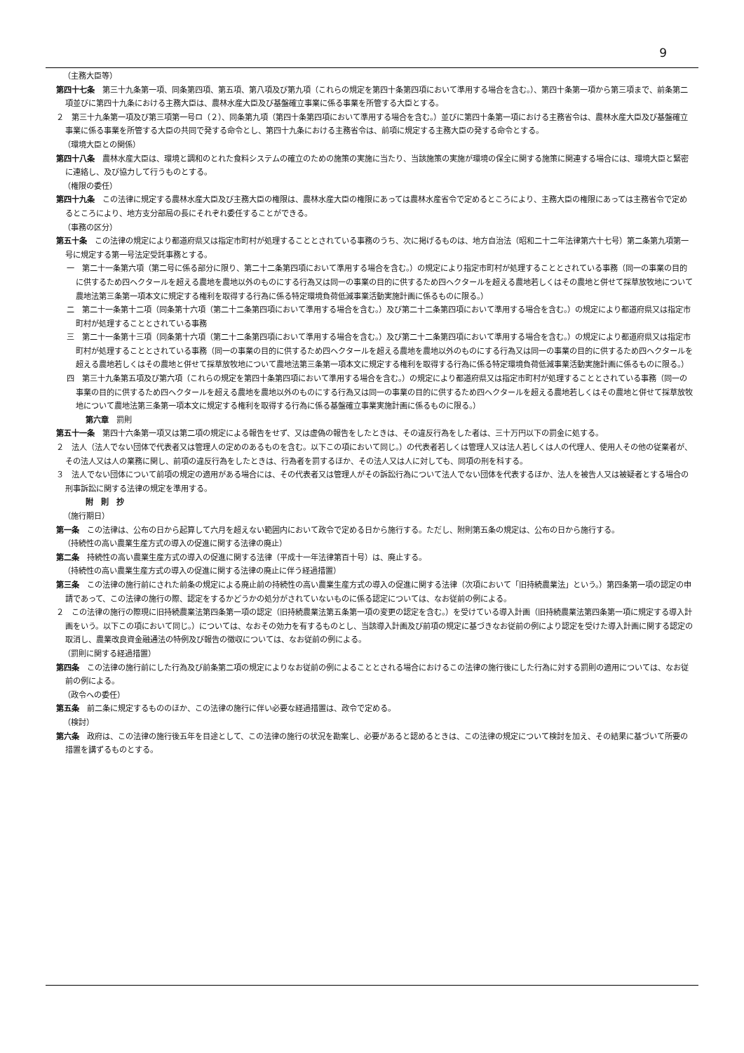9
（主務大臣等）
第四十七条　第三十九条第一項、同条第四項、第五項、第八項及び第九項（これらの規定を第四十条第四項において準用する場合を含む。）、第四十条第一項から第三項まで、前条第二項並びに第四十九条における主務大臣は、農林水産大臣及び基盤確立事業に係る事業を所管する大臣とする。
２　第三十九条第一項及び第三項第一号ロ（２）、同条第九項（第四十条第四項において準用する場合を含む。）並びに第四十条第一項における主務省令は、農林水産大臣及び基盤確立事業に係る事業を所管する大臣の共同で発する命令とし、第四十九条における主務省令は、前項に規定する主務大臣の発する命令とする。
（環境大臣との関係）
第四十八条　農林水産大臣は、環境と調和のとれた食料システムの確立のための施策の実施に当たり、当該施策の実施が環境の保全に関する施策に関連する場合には、環境大臣と緊密に連絡し、及び協力して行うものとする。
（権限の委任）
第四十九条　この法律に規定する農林水産大臣及び主務大臣の権限は、農林水産大臣の権限にあっては農林水産省令で定めるところにより、主務大臣の権限にあっては主務省令で定めるところにより、地方支分部局の長にそれぞれ委任することができる。
（事務の区分）
第五十条　この法律の規定により都道府県又は指定市町村が処理することとされている事務のうち、次に掲げるものは、地方自治法（昭和二十二年法律第六十七号）第二条第九項第一号に規定する第一号法定受託事務とする。
一　第二十一条第六項（第二号に係る部分に限り、第二十二条第四項において準用する場合を含む。）の規定により指定市町村が処理することとされている事務（同一の事業の目的に供するため四ヘクタールを超える農地を農地以外のものにする行為又は同一の事業の目的に供するため四ヘクタールを超える農地若しくはその農地と併せて採草放牧地について農地法第三条第一項本文に規定する権利を取得する行為に係る特定環境負荷低減事業活動実施計画に係るものに限る。）
二　第二十一条第十二項（同条第十六項（第二十二条第四項において準用する場合を含む。）及び第二十二条第四項において準用する場合を含む。）の規定により都道府県又は指定市町村が処理することとされている事務
三　第二十一条第十三項（同条第十六項（第二十二条第四項において準用する場合を含む。）及び第二十二条第四項において準用する場合を含む。）の規定により都道府県又は指定市町村が処理することとされている事務（同一の事業の目的に供するため四ヘクタールを超える農地を農地以外のものにする行為又は同一の事業の目的に供するため四ヘクタールを超える農地若しくはその農地と併せて採草放牧地について農地法第三条第一項本文に規定する権利を取得する行為に係る特定環境負荷低減事業活動実施計画に係るものに限る。）
四　第三十九条第五項及び第六項（これらの規定を第四十条第四項において準用する場合を含む。）の規定により都道府県又は指定市町村が処理することとされている事務（同一の事業の目的に供するため四ヘクタールを超える農地を農地以外のものにする行為又は同一の事業の目的に供するため四ヘクタールを超える農地若しくはその農地と併せて採草放牧地について農地法第三条第一項本文に規定する権利を取得する行為に係る基盤確立事業実施計画に係るものに限る。）
第六章　罰則
第五十一条　第四十六条第一項又は第二項の規定による報告をせず、又は虚偽の報告をしたときは、その違反行為をした者は、三十万円以下の罰金に処する。
２　法人（法人でない団体で代表者又は管理人の定めのあるものを含む。以下この項において同じ。）の代表者若しくは管理人又は法人若しくは人の代理人、使用人その他の従業者が、その法人又は人の業務に関し、前項の違反行為をしたときは、行為者を罰するほか、その法人又は人に対しても、同項の刑を科する。
３　法人でない団体について前項の規定の適用がある場合には、その代表者又は管理人がその訴訟行為について法人でない団体を代表するほか、法人を被告人又は被疑者とする場合の刑事訴訟に関する法律の規定を準用する。
附　則　抄
（施行期日）
第一条　この法律は、公布の日から起算して六月を超えない範囲内において政令で定める日から施行する。ただし、附則第五条の規定は、公布の日から施行する。
（持続性の高い農業生産方式の導入の促進に関する法律の廃止）
第二条　持続性の高い農業生産方式の導入の促進に関する法律（平成十一年法律第百十号）は、廃止する。
（持続性の高い農業生産方式の導入の促進に関する法律の廃止に伴う経過措置）
第三条　この法律の施行前にされた前条の規定による廃止前の持続性の高い農業生産方式の導入の促進に関する法律（次項において「旧持続農業法」という。）第四条第一項の認定の申請であって、この法律の施行の際、認定をするかどうかの処分がされていないものに係る認定については、なお従前の例による。
２　この法律の施行の際現に旧持続農業法第四条第一項の認定（旧持続農業法第五条第一項の変更の認定を含む。）を受けている導入計画（旧持続農業法第四条第一項に規定する導入計画をいう。以下この項において同じ。）については、なおその効力を有するものとし、当該導入計画及び前項の規定に基づきなお従前の例により認定を受けた導入計画に関する認定の取消し、農業改良資金融通法の特例及び報告の徴収については、なお従前の例による。
（罰則に関する経過措置）
第四条　この法律の施行前にした行為及び前条第二項の規定によりなお従前の例によることとされる場合におけるこの法律の施行後にした行為に対する罰則の適用については、なお従前の例による。
（政令への委任）
第五条　前二条に規定するもののほか、この法律の施行に伴い必要な経過措置は、政令で定める。
（検討）
第六条　政府は、この法律の施行後五年を目途として、この法律の施行の状況を勘案し、必要があると認めるときは、この法律の規定について検討を加え、その結果に基づいて所要の措置を講ずるものとする。